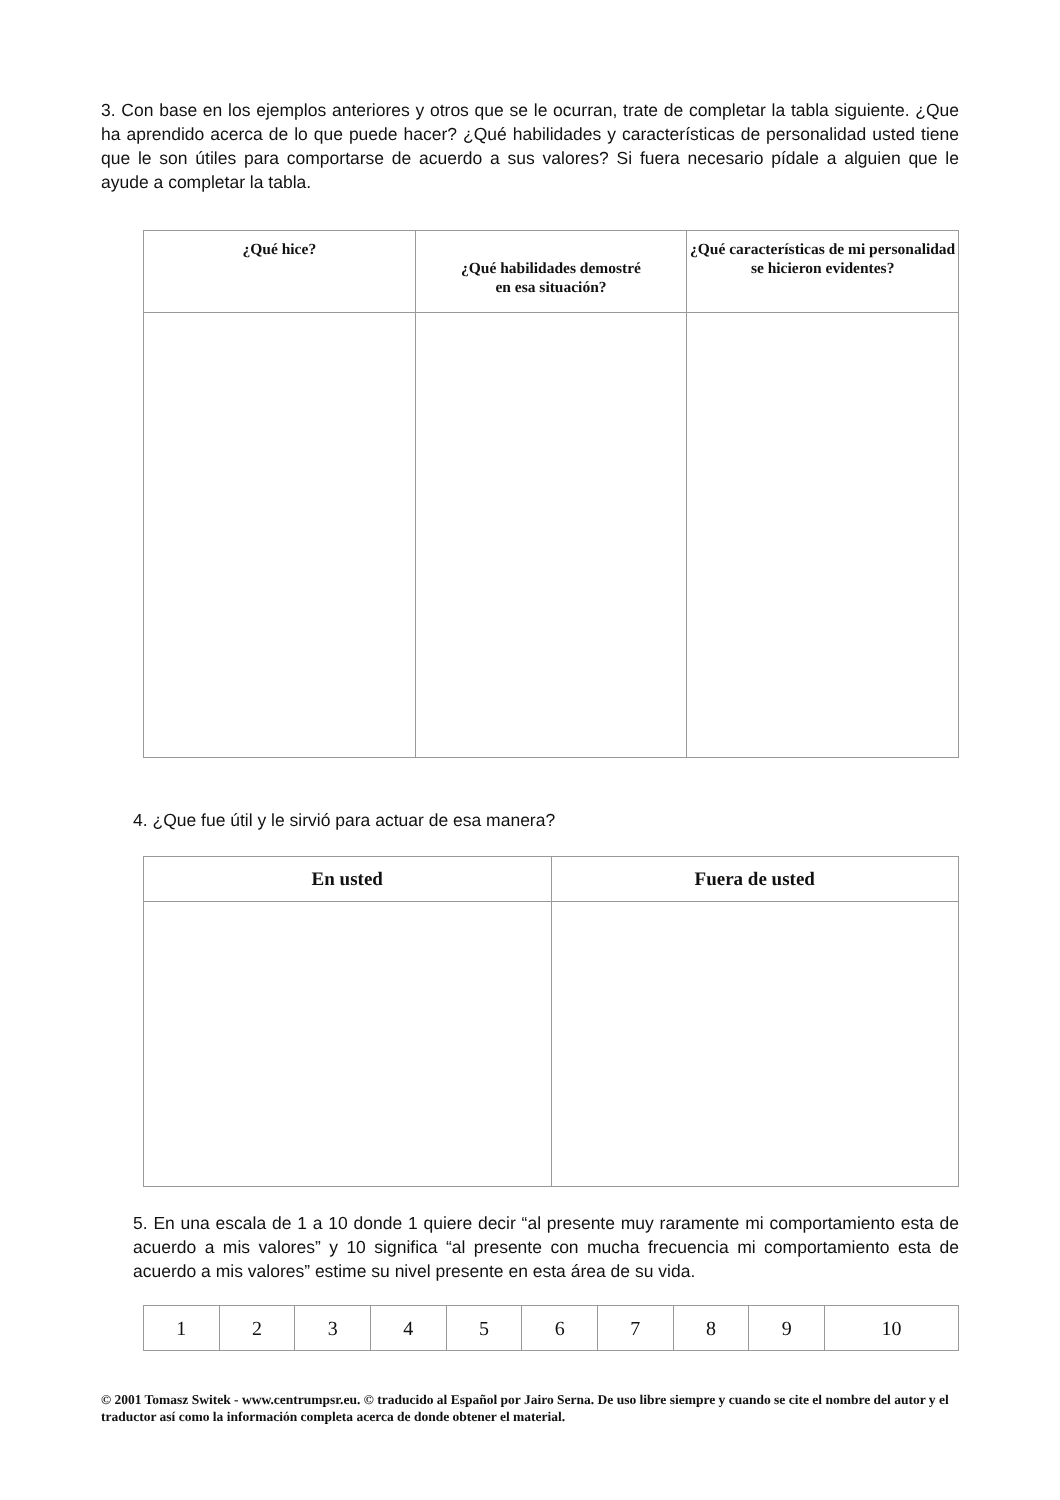3. Con base en los ejemplos anteriores y otros que se le ocurran, trate de completar la tabla siguiente. ¿Que ha aprendido acerca de lo que puede hacer? ¿Qué habilidades y características de personalidad usted tiene que le son útiles para comportarse de acuerdo a sus valores? Si fuera necesario pídale a alguien que le ayude a completar la tabla.
| ¿Qué hice? | ¿Qué habilidades demostré en esa situación? | ¿Qué características de mi personalidad se hicieron evidentes? |
| --- | --- | --- |
4. ¿Que fue útil y le sirvió para actuar de esa manera?
| En usted | Fuera de usted |
| --- | --- |
5. En una escala de 1 a 10 donde 1 quiere decir “al presente muy raramente mi comportamiento esta de acuerdo a mis valores” y 10 significa “al presente con mucha frecuencia mi comportamiento esta de acuerdo a mis valores” estime su nivel presente en esta área de su vida.
| 1 | 2 | 3 | 4 | 5 | 6 | 7 | 8 | 9 | 10 |
© 2001 Tomasz Switek - www.centrumpsr.eu. © traducido al Español por Jairo Serna. De uso libre siempre y cuando se cite el nombre del autor y el traductor así como la información completa acerca de donde obtener el material.